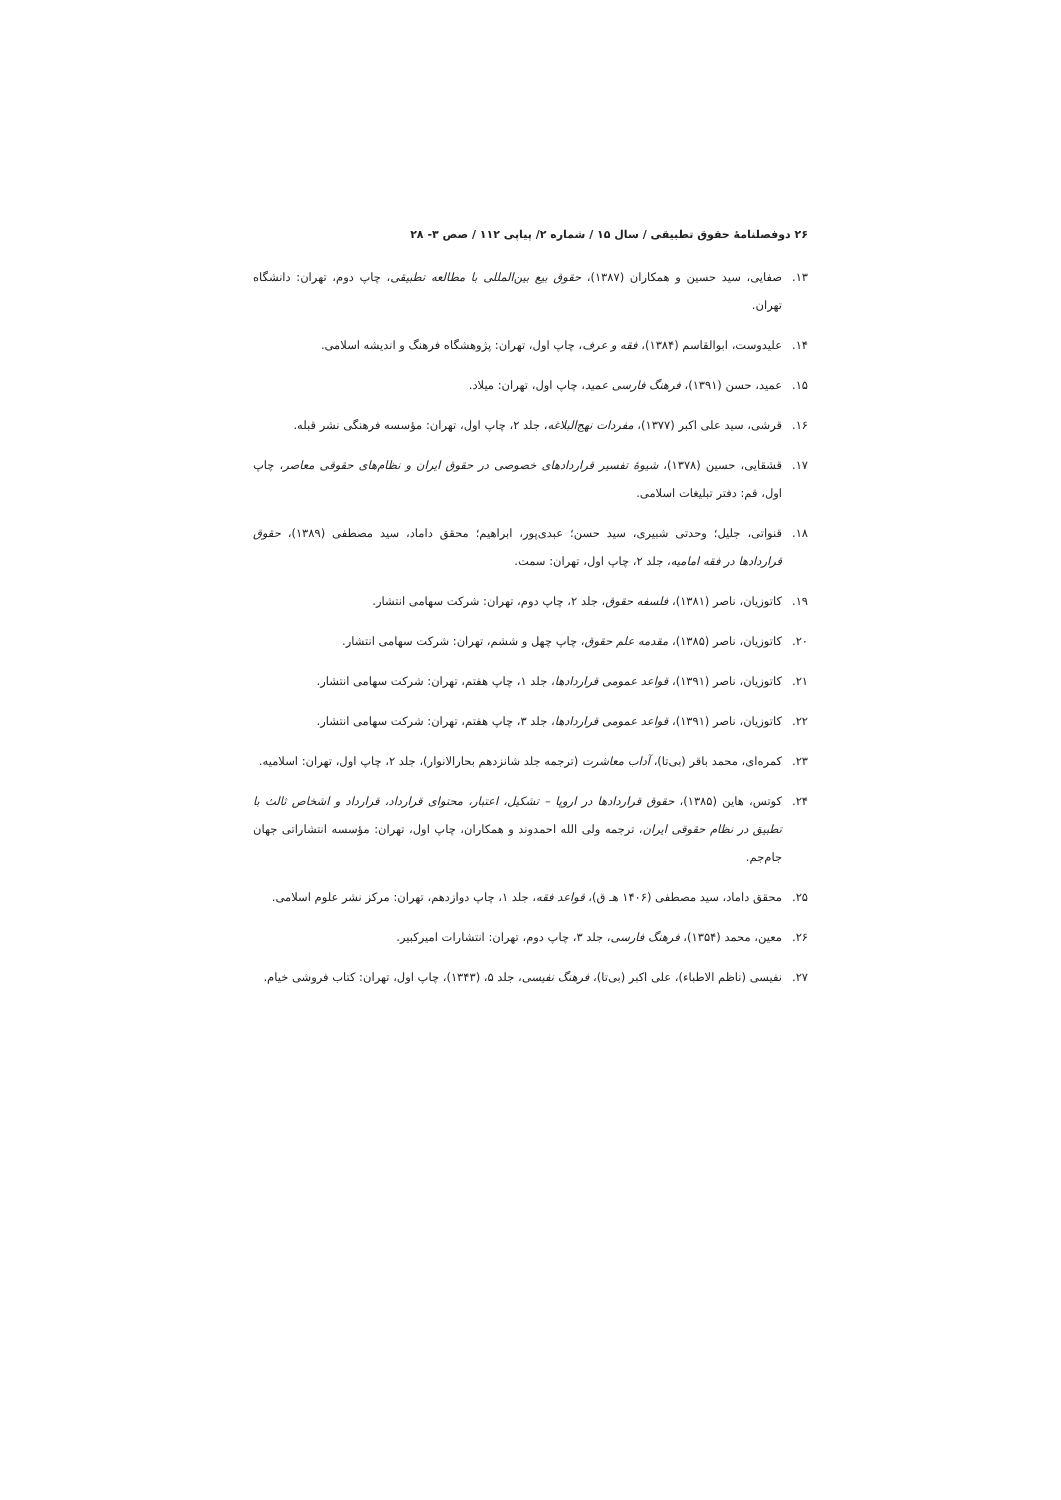۲۶ دوفصلنامهٔ حقوق تطبیقی / سال ۱۵ / شماره ۲/ پیاپی ۱۱۲ / صص ۳- ۲۸
۱۳. صفایی، سید حسین و همکاران (۱۳۸۷)، حقوق بیع بین‌المللی با مطالعه تطبیقی، چاپ دوم، تهران: دانشگاه تهران.
۱۴. علیدوست، ابوالقاسم (۱۳۸۴)، فقه و عرف، چاپ اول، تهران: پژوهشگاه فرهنگ و اندیشه اسلامی.
۱۵. عمید، حسن (۱۳۹۱)، فرهنگ فارسی عمید، چاپ اول، تهران: میلاد.
۱۶. قرشی، سید علی اکبر (۱۳۷۷)، مفردات نهج‌البلاغه، جلد ۲، چاپ اول، تهران: مؤسسه فرهنگی نشر قبله.
۱۷. قشقایی، حسین (۱۳۷۸)، شیوهٔ تفسیر قراردادهای خصوصی در حقوق ایران و نظام‌های حقوقی معاصر، چاپ اول، قم: دفتر تبلیغات اسلامی.
۱۸. قنواتی، جلیل؛ وحدتی شبیری، سید حسن؛ عبدی‌پور، ابراهیم؛ محقق داماد، سید مصطفی (۱۳۸۹)، حقوق قراردادها در فقه امامیه، جلد ۲، چاپ اول، تهران: سمت.
۱۹. کاتوزیان، ناصر (۱۳۸۱)، فلسفه حقوق، جلد ۲، چاپ دوم، تهران: شرکت سهامی انتشار.
۲۰. کاتوزیان، ناصر (۱۳۸۵)، مقدمه علم حقوق، چاپ چهل و ششم، تهران: شرکت سهامی انتشار.
۲۱. کاتوزیان، ناصر (۱۳۹۱)، قواعد عمومی قراردادها، جلد ۱، چاپ هفتم، تهران: شرکت سهامی انتشار.
۲۲. کاتوزیان، ناصر (۱۳۹۱)، قواعد عمومی قراردادها، جلد ۳، چاپ هفتم، تهران: شرکت سهامی انتشار.
۲۳. کمره‌ای، محمد باقر (بی‌تا)، آداب معاشرت (ترجمه جلد شانزدهم بحارالانوار)، جلد ۲، چاپ اول، تهران: اسلامیه.
۲۴. کوتس، هاین (۱۳۸۵)، حقوق قراردادها در اروپا – تشکیل، اعتبار، محتوای قرارداد، قرارداد و اشخاص ثالث با تطبیق در نظام حقوقی ایران، ترجمه ولی الله احمدوند و همکاران، چاپ اول، تهران: مؤسسه انتشاراتی جهان جام‌جم.
۲۵. محقق داماد، سید مصطفی (۱۴۰۶ هـ ق)، قواعد فقه، جلد ۱، چاپ دوازدهم، تهران: مرکز نشر علوم اسلامی.
۲۶. معین، محمد (۱۳۵۴)، فرهنگ فارسی، جلد ۳، چاپ دوم، تهران: انتشارات امیرکبیر.
۲۷. نفیسی (ناظم الاطباء)، علی اکبر (بی‌تا)، فرهنگ نفیسی، جلد ۵، (۱۳۴۳)، چاپ اول، تهران: کتاب فروشی خیام.